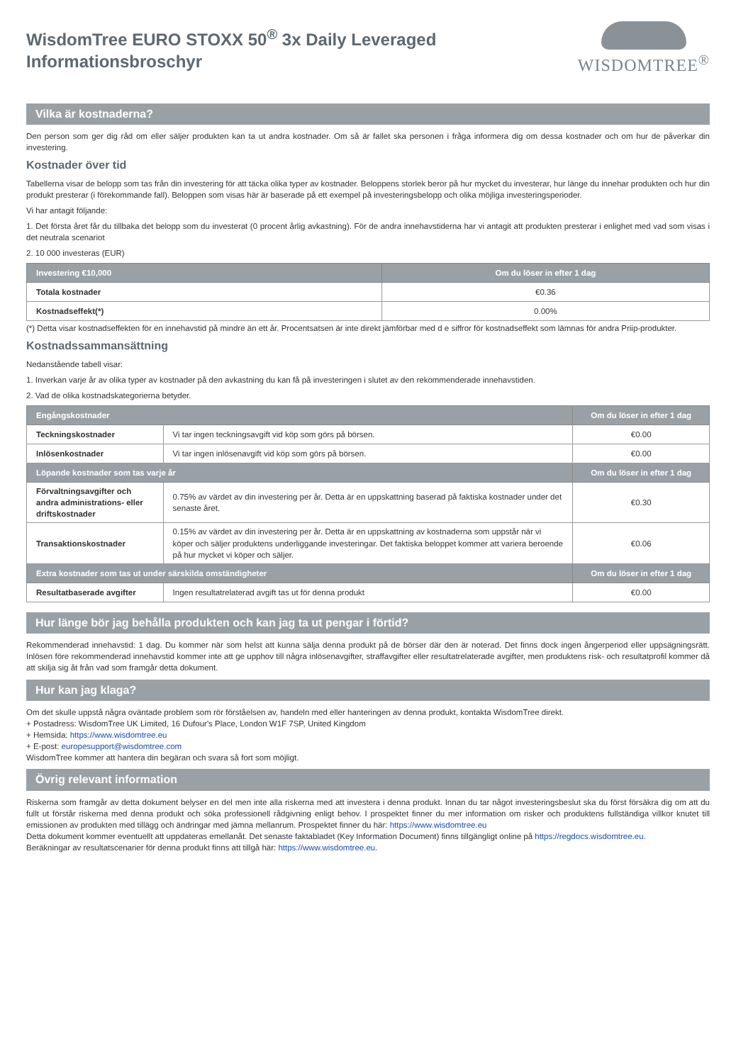WisdomTree EURO STOXX 50<sup>®</sup> 3x Daily Leveraged
Informationsbroschyr
WISDOMTREE<sup>®</sup>
Vilka är kostnaderna?
Den person som ger dig råd om eller säljer produkten kan ta ut andra kostnader. Om så är fallet ska personen i fråga informera dig om dessa kostnader och om hur de påverkar din investering.
Kostnader över tid
Tabellerna visar de belopp som tas från din investering för att täcka olika typer av kostnader. Beloppens storlek beror på hur mycket du investerar, hur länge du innehar produkten och hur din produkt presterar (i förekommande fall). Beloppen som visas här är baserade på ett exempel på investeringsbelopp och olika möjliga investeringsperioder.
Vi har antagit följande:
1. Det första året får du tillbaka det belopp som du investerat (0 procent årlig avkastning). För de andra innehavstiderna har vi antagit att produkten presterar i enlighet med vad som visas i det neutrala scenariot
2. 10 000 investeras (EUR)
| Investering €10,000 | Om du löser in efter 1 dag |
| --- | --- |
| Totala kostnader | €0.36 |
| Kostnadseffekt(*) | 0.00% |
(*) Detta visar kostnadseffekten för en innehavstid på mindre än ett år. Procentsatsen är inte direkt jämförbar med d e siffror för kostnadseffekt som lämnas för andra Priip-produkter.
Kostnadssammansättning
Nedanstående tabell visar:
1. Inverkan varje år av olika typer av kostnader på den avkastning du kan få på investeringen i slutet av den rekommenderade innehavstiden.
2. Vad de olika kostnadskategorierna betyder.
| Engångskostnader | | Om du löser in efter 1 dag |
| --- | --- | --- |
| Teckningskostnader | Vi tar ingen teckningsavgift vid köp som görs på börsen. | €0.00 |
| Inlösenkostnader | Vi tar ingen inlösenavgift vid köp som görs på börsen. | €0.00 |
| Löpande kostnader som tas varje år | | Om du löser in efter 1 dag |
| Förvaltningsavgifter och andra administrations- eller driftskostnader | 0.75% av värdet av din investering per år. Detta är en uppskattning baserad på faktiska kostnader under det senaste året. | €0.30 |
| Transaktionskostnader | 0.15% av värdet av din investering per år. Detta är en uppskattning av kostnaderna som uppstår när vi köper och säljer produktens underliggande investeringar. Det faktiska beloppet kommer att variera beroende på hur mycket vi köper och säljer. | €0.06 |
| Extra kostnader som tas ut under särskilda omständigheter | | Om du löser in efter 1 dag |
| Resultatbaserade avgifter | Ingen resultatrelaterad avgift tas ut för denna produkt | €0.00 |
Hur länge bör jag behålla produkten och kan jag ta ut pengar i förtid?
Rekommenderad innehavstid: 1 dag. Du kommer när som helst att kunna sälja denna produkt på de börser där den är noterad. Det finns dock ingen ångerperiod eller uppsägningsrätt. Inlösen före rekommenderad innehavstid kommer inte att ge upphov till några inlösenavgifter, straffavgifter eller resultatrelaterade avgifter, men produktens risk- och resultatprofil kommer då att skilja sig åt från vad som framgår detta dokument.
Hur kan jag klaga?
Om det skulle uppstå några oväntade problem som rör förståelsen av, handeln med eller hanteringen av denna produkt, kontakta WisdomTree direkt.
+ Postadress: WisdomTree UK Limited, 16 Dufour's Place, London W1F 7SP, United Kingdom
+ Hemsida: https://www.wisdomtree.eu
+ E-post: europesupport@wisdomtree.com
WisdomTree kommer att hantera din begäran och svara så fort som möjligt.
Övrig relevant information
Riskerna som framgår av detta dokument belyser en del men inte alla riskerna med att investera i denna produkt. Innan du tar något investeringsbeslut ska du först försäkra dig om att du fullt ut förstår riskerna med denna produkt och söka professionell rådgivning enligt behov. I prospektet finner du mer information om risker och produktens fullständiga villkor knutet till emissionen av produkten med tillägg och ändringar med jämna mellanrum. Prospektet finner du här: https://www.wisdomtree.eu
Detta dokument kommer eventuellt att uppdateras emellanåt. Det senaste faktabladet (Key Information Document) finns tillgängligt online på https://regdocs.wisdomtree.eu.
Beräkningar av resultatscenarier för denna produkt finns att tillgå här: https://www.wisdomtree.eu.